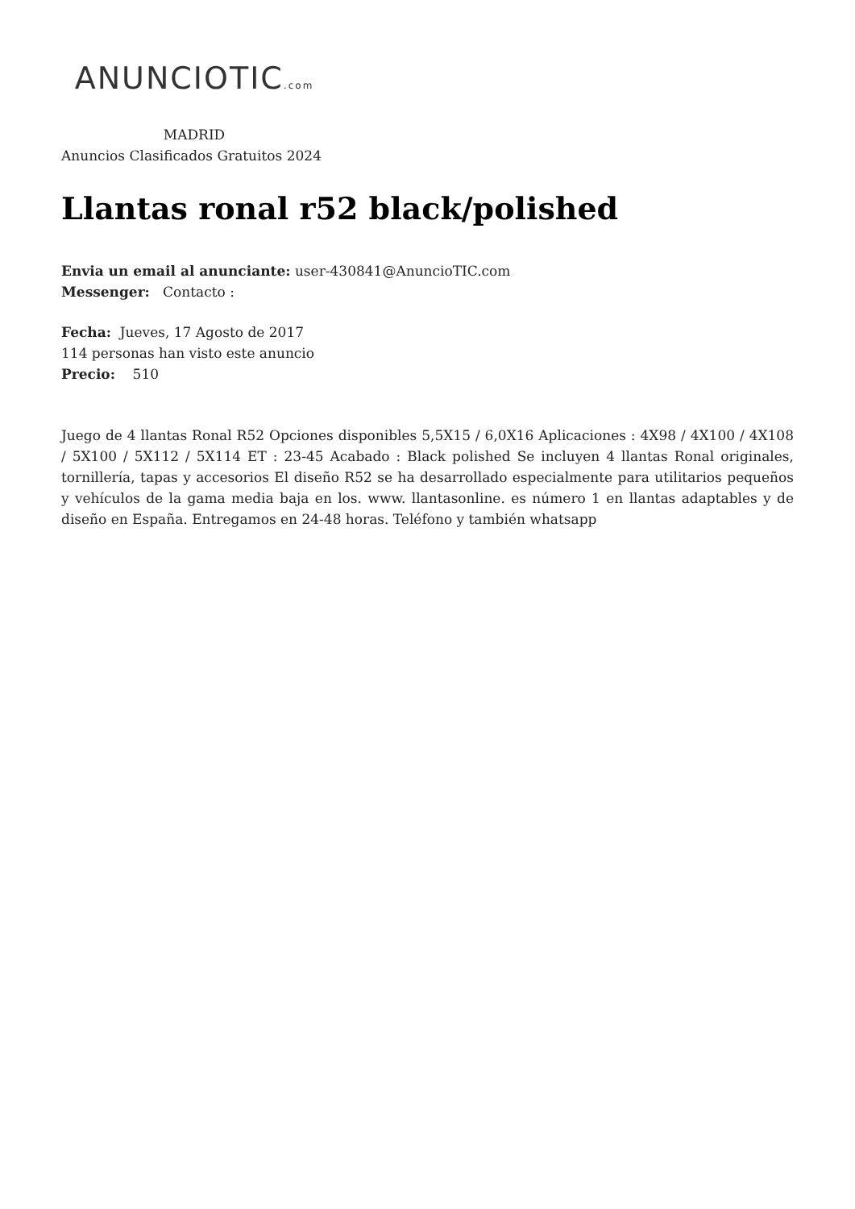ANUNCIOTIC.com
MADRID
Anuncios Clasificados Gratuitos 2024
Llantas ronal r52 black/polished
Envia un email al anunciante: user-430841@AnuncioTIC.com
Messenger: Contacto :
Fecha: Jueves, 17 Agosto de 2017
114 personas han visto este anuncio
Precio: 510
Juego de 4 llantas Ronal R52 Opciones disponibles 5,5X15 / 6,0X16 Aplicaciones : 4X98 / 4X100 / 4X108 / 5X100 / 5X112 / 5X114 ET : 23-45 Acabado : Black polished Se incluyen 4 llantas Ronal originales, tornillería, tapas y accesorios El diseño R52 se ha desarrollado especialmente para utilitarios pequeños y vehículos de la gama media baja en los. www. llantasonline. es número 1 en llantas adaptables y de diseño en España. Entregamos en 24-48 horas. Teléfono y también whatsapp